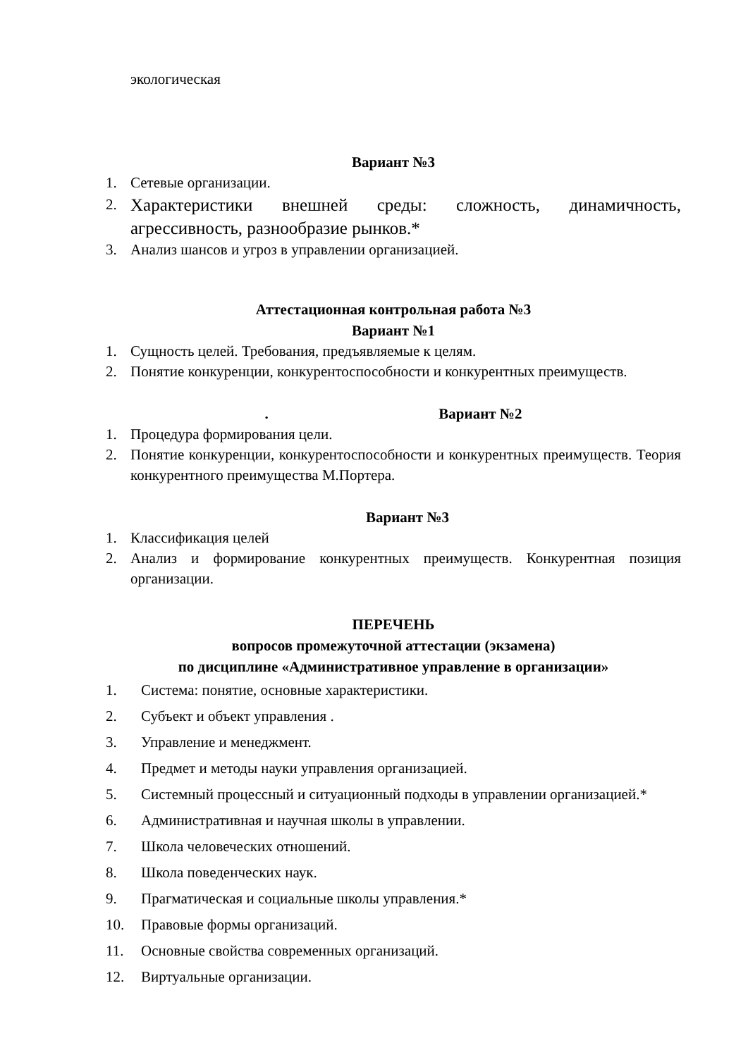экологическая
Вариант №3
1. Сетевые организации.
2. Характеристики внешней среды: сложность, динамичность, агрессивность, разнообразие рынков.*
3. Анализ шансов и угроз в управлении организацией.
Аттестационная контрольная работа №3
Вариант №1
1. Сущность целей. Требования, предъявляемые к целям.
2. Понятие конкуренции, конкурентоспособности и конкурентных преимуществ.
. Вариант №2
1. Процедура формирования цели.
2. Понятие конкуренции, конкурентоспособности и конкурентных преимуществ. Теория конкурентного преимущества М.Портера.
Вариант №3
1. Классификация целей
2. Анализ и формирование конкурентных преимуществ. Конкурентная позиция организации.
ПЕРЕЧЕНЬ
вопросов промежуточной аттестации (экзамена)
по дисциплине «Административное управление в организации»
1. Система: понятие, основные характеристики.
2. Субъект и объект управления .
3. Управление и менеджмент.
4. Предмет и методы науки управления организацией.
5. Системный процессный и ситуационный подходы в управлении организацией.*
6. Административная и научная школы в управлении.
7. Школа человеческих отношений.
8. Школа поведенческих наук.
9. Прагматическая и социальные школы управления.*
10. Правовые формы организаций.
11. Основные свойства современных организаций.
12. Виртуальные организации.